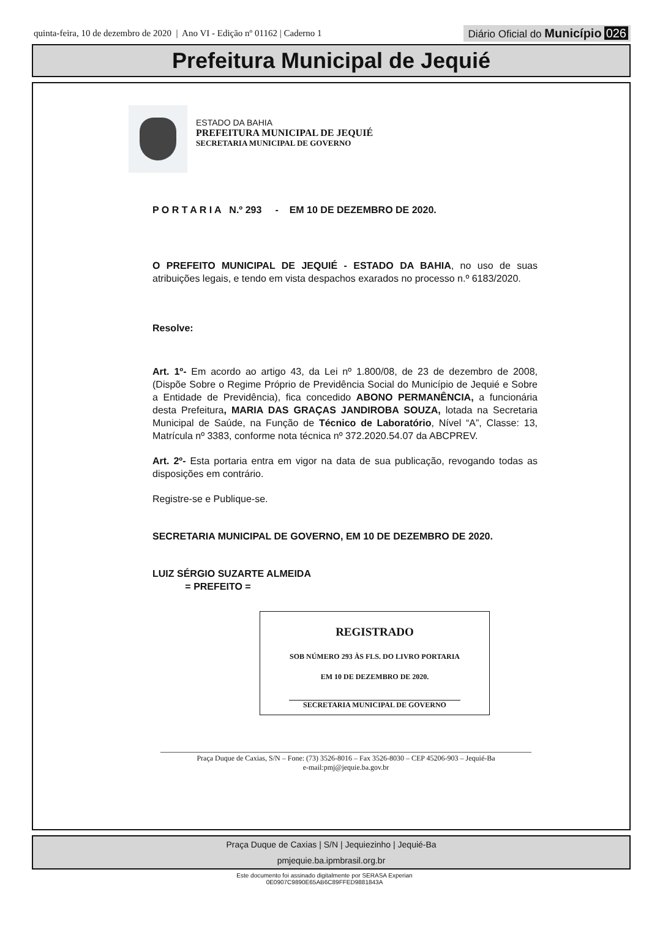quinta-feira, 10 de dezembro de 2020 | Ano VI - Edição nº 01162 | Caderno 1
Diário Oficial do Município 026
Prefeitura Municipal de Jequié
ESTADO DA BAHIA
PREFEITURA MUNICIPAL DE JEQUIÉ
SECRETARIA MUNICIPAL DE GOVERNO
P O R T A R I A N.º 293 - EM 10 DE DEZEMBRO DE 2020.
O PREFEITO MUNICIPAL DE JEQUIÉ - ESTADO DA BAHIA, no uso de suas atribuições legais, e tendo em vista despachos exarados no processo n.º 6183/2020.
Resolve:
Art. 1º- Em acordo ao artigo 43, da Lei nº 1.800/08, de 23 de dezembro de 2008, (Dispõe Sobre o Regime Próprio de Previdência Social do Município de Jequié e Sobre a Entidade de Previdência), fica concedido ABONO PERMANÊNCIA, a funcionária desta Prefeitura, MARIA DAS GRAÇAS JANDIROBA SOUZA, lotada na Secretaria Municipal de Saúde, na Função de Técnico de Laboratório, Nível “A”, Classe: 13, Matrícula nº 3383, conforme nota técnica nº 372.2020.54.07 da ABCPREV.
Art. 2º- Esta portaria entra em vigor na data de sua publicação, revogando todas as disposições em contrário.
Registre-se e Publique-se.
SECRETARIA MUNICIPAL DE GOVERNO, EM 10 DE DEZEMBRO DE 2020.
LUIZ SÉRGIO SUZARTE ALMEIDA
= PREFEITO =
REGISTRADO
SOB NÚMERO 293 ÀS FLS. DO LIVRO PORTARIA
EM 10 DE DEZEMBRO DE 2020.
SECRETARIA MUNICIPAL DE GOVERNO
Praça Duque de Caxias, S/N – Fone: (73) 3526-8016 – Fax 3526-8030 – CEP 45206-903 – Jequié-Ba
e-mail:pmj@jequie.ba.gov.br
Praça Duque de Caxias | S/N | Jequiezinho | Jequié-Ba
pmjequie.ba.ipmbrasil.org.br
Este documento foi assinado digitalmente por SERASA Experian
0E0907C9890E65AB6C89FFED9881843A